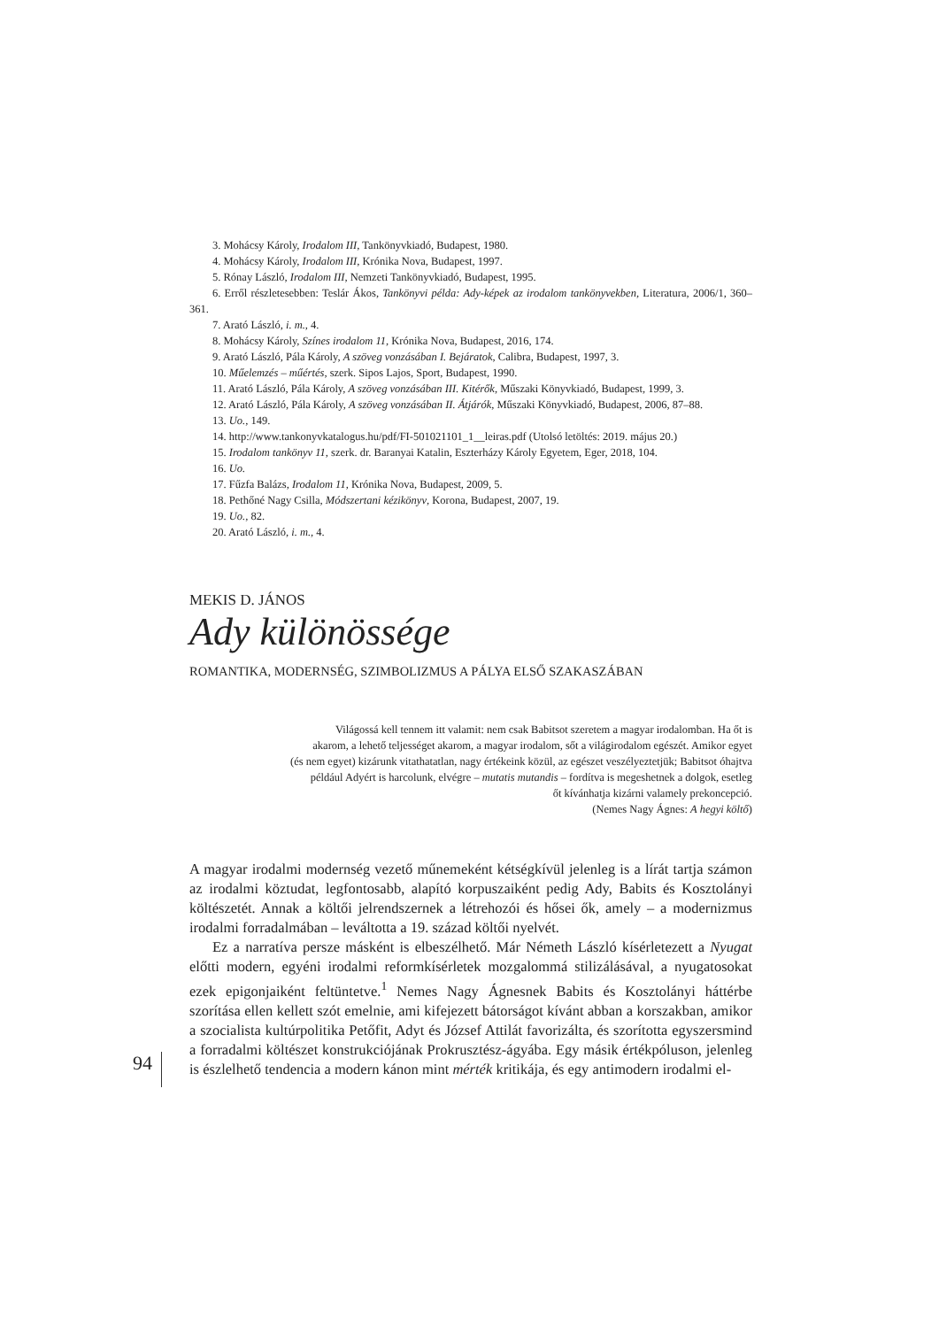3. Mohácsy Károly, Irodalom III, Tankönyvkiadó, Budapest, 1980.
4. Mohácsy Károly, Irodalom III, Krónika Nova, Budapest, 1997.
5. Rónay László, Irodalom III, Nemzeti Tankönyvkiadó, Budapest, 1995.
6. Erről részletesebben: Teslár Ákos, Tankönyvi példa: Ady-képek az irodalom tankönyvekben, Literatura, 2006/1, 360–361.
7. Arató László, i. m., 4.
8. Mohácsy Károly, Színes irodalom 11, Krónika Nova, Budapest, 2016, 174.
9. Arató László, Pála Károly, A szöveg vonzásában I. Bejáratok, Calibra, Budapest, 1997, 3.
10. Műelemzés – műértés, szerk. Sipos Lajos, Sport, Budapest, 1990.
11. Arató László, Pála Károly, A szöveg vonzásában III. Kitérők, Műszaki Könyvkiadó, Budapest, 1999, 3.
12. Arató László, Pála Károly, A szöveg vonzásában II. Átjárók, Műszaki Könyvkiadó, Budapest, 2006, 87–88.
13. Uo., 149.
14. http://www.tankonyvkatalogus.hu/pdf/FI-501021101_1__leiras.pdf (Utolsó letöltés: 2019. május 20.)
15. Irodalom tankönyv 11, szerk. dr. Baranyai Katalin, Eszterházy Károly Egyetem, Eger, 2018, 104.
16. Uo.
17. Fűzfa Balázs, Irodalom 11, Krónika Nova, Budapest, 2009, 5.
18. Pethőné Nagy Csilla, Módszertani kézikönyv, Korona, Budapest, 2007, 19.
19. Uo., 82.
20. Arató László, i. m., 4.
MEKIS D. JÁNOS
Ady különössége
ROMANTIKA, MODERNSÉG, SZIMBOLIZMUS A PÁLYA ELSŐ SZAKASZÁBAN
Világossá kell tennem itt valamit: nem csak Babitsot szeretem a magyar irodalomban. Ha őt is
akarom, a lehető teljességet akarom, a magyar irodalom, sőt a világirodalom egészét. Amikor egyet
(és nem egyet) kizárunk vitathatatlan, nagy értékeink közül, az egészet veszélyeztetjük; Babitsot óhajtva
például Adyért is harcolunk, elvégre – mutatis mutandis – fordítva is megeshetnek a dolgok, esetleg
őt kívánhatja kizárni valamely prekoncepció.
(Nemes Nagy Ágnes: A hegyi költő)
A magyar irodalmi modernség vezető műnemeként kétségkívül jelenleg is a lírát tartja számon az irodalmi köztudat, legfontosabb, alapító korpuszaiként pedig Ady, Babits és Kosztolányi költészetét. Annak a költői jelrendszernek a létrehozói és hősei ők, amely – a modernizmus irodalmi forradalmában – leváltotta a 19. század költői nyelvét.
Ez a narratíva persze másként is elbeszélhető. Már Németh László kísérletezett a Nyugat előtti modern, egyéni irodalmi reformkísérletek mozgalommá stilizálásával, a nyugatosokat ezek epigonjaiként feltüntetve.<sup>1</sup> Nemes Nagy Ágnesnek Babits és Kosztolányi háttérbe szorítása ellen kellett szót emelnie, ami kifejezett bátorságot kívánt abban a korszakban, amikor a szocialista kultúrpolitika Petőfit, Adyt és József Attilát favorizálta, és szorította egyszersmind a forradalmi költészet konstrukciójának Prokrusztész-ágyába. Egy másik értékpóluson, jelenleg is észlelhető tendencia a modern kánon mint mérték kritikája, és egy antimodern irodalmi el-
94